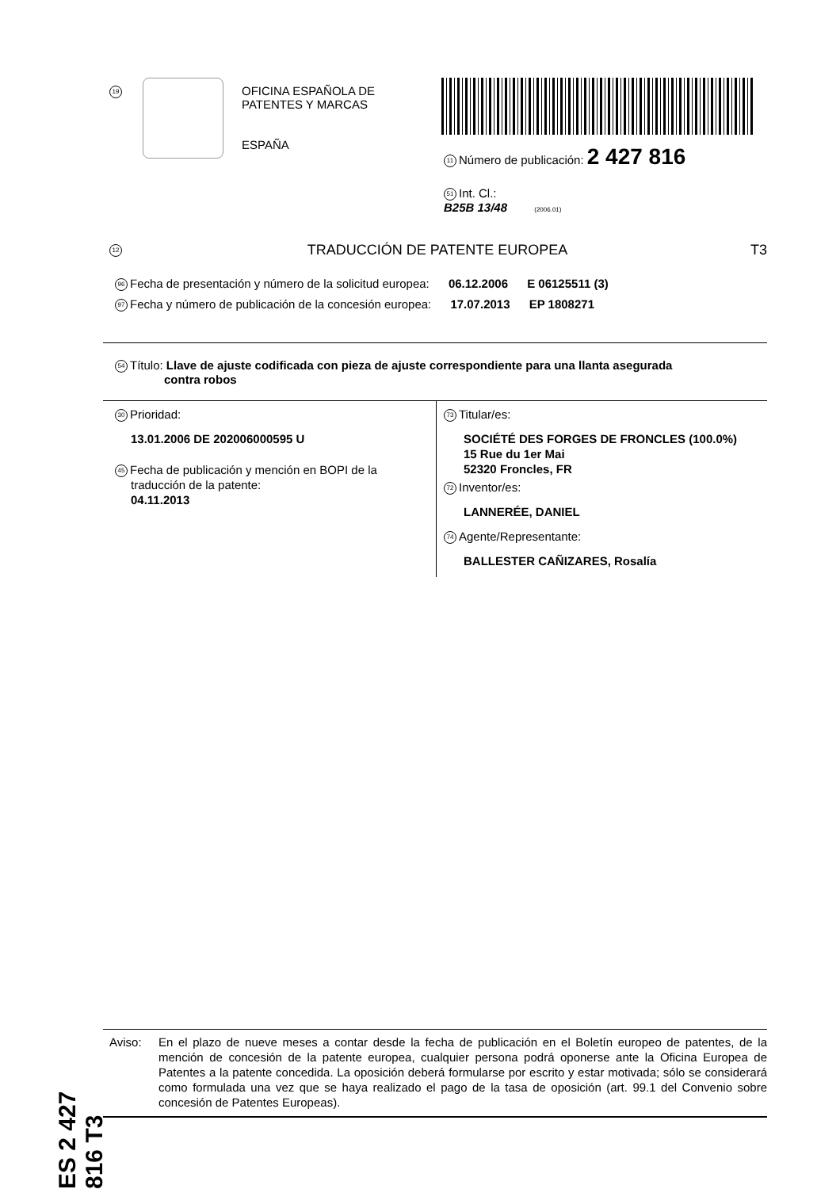19
OFICINA ESPAÑOLA DE
PATENTES Y MARCAS
ESPAÑA
11 Número de publicación: 2 427 816
51 Int. Cl.:
B25B 13/48 (2006.01)
12 TRADUCCIÓN DE PATENTE EUROPEA T3
96 Fecha de presentación y número de la solicitud europea: 06.12.2006 E 06125511 (3)
97 Fecha y número de publicación de la concesión europea: 17.07.2013 EP 1808271
54 Título: Llave de ajuste codificada con pieza de ajuste correspondiente para una llanta asegurada
contra robos
30 Prioridad:
13.01.2006 DE 202006000595 U
45 Fecha de publicación y mención en BOPI de la
traducción de la patente:
04.11.2013
73 Titular/es:
SOCIÉTÉ DES FORGES DE FRONCLES (100.0%)
15 Rue du 1er Mai
52320 Froncles, FR
72 Inventor/es:
LANNERÉE, DANIEL
74 Agente/Representante:
BALLESTER CAÑIZARES, Rosalía
ES 2 427 816 T3
Aviso: En el plazo de nueve meses a contar desde la fecha de publicación en el Boletín europeo de patentes, de la mención de concesión de la patente europea, cualquier persona podrá oponerse ante la Oficina Europea de Patentes a la patente concedida. La oposición deberá formularse por escrito y estar motivada; sólo se considerará como formulada una vez que se haya realizado el pago de la tasa de oposición (art. 99.1 del Convenio sobre concesión de Patentes Europeas).